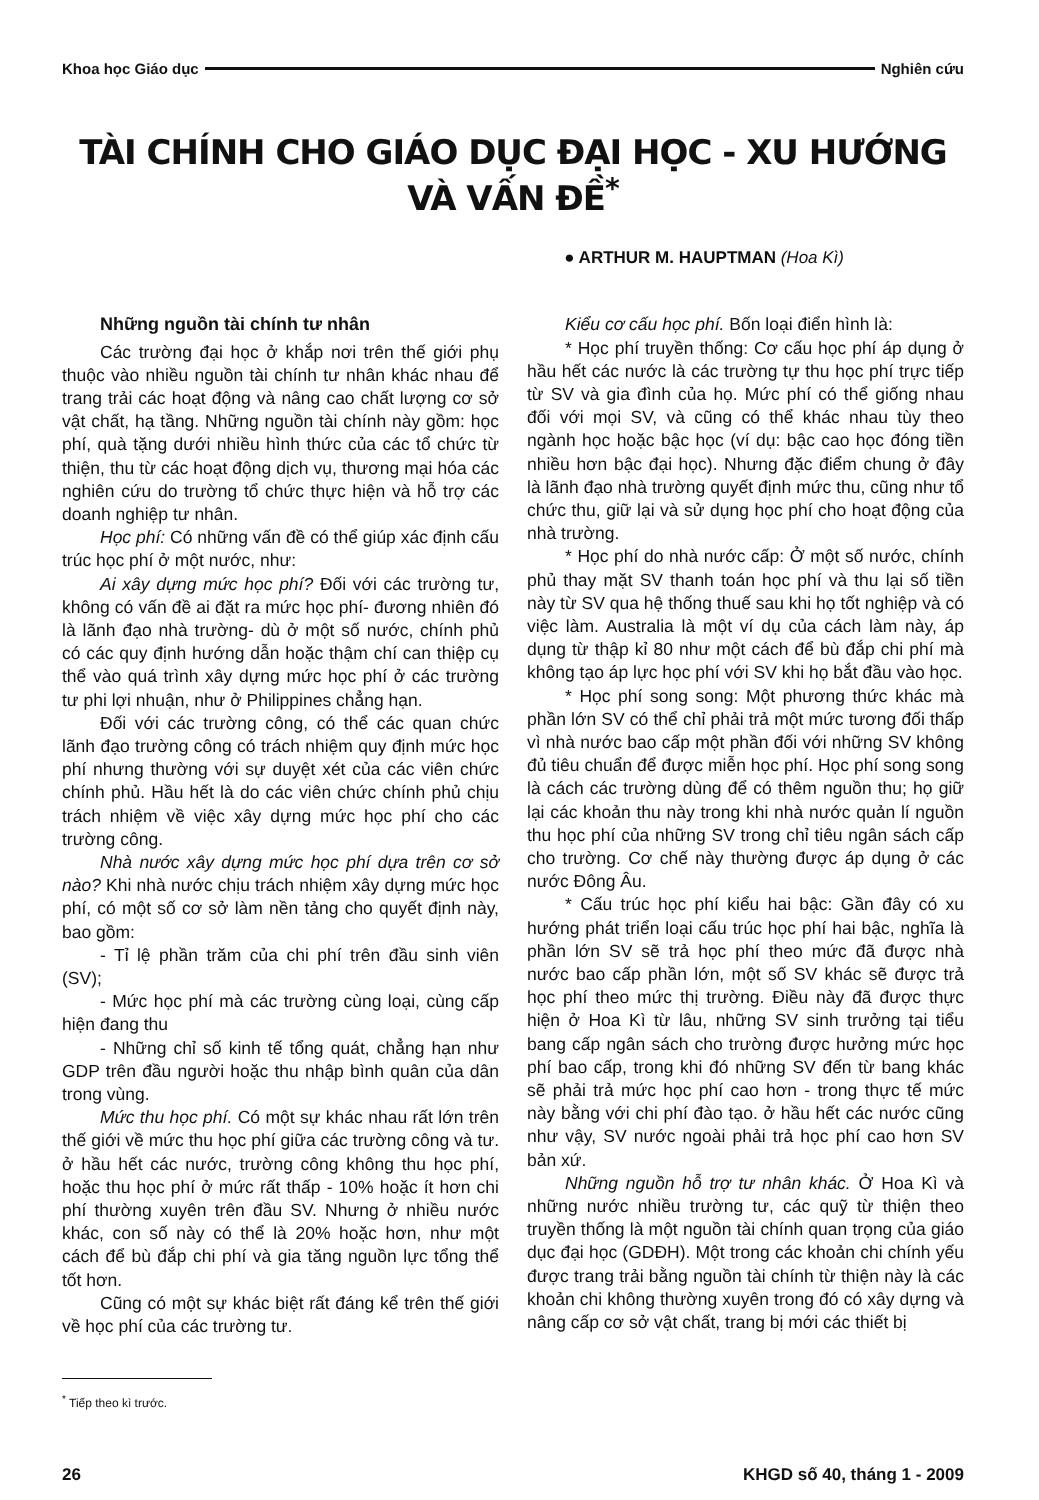Khoa học Giáo dục Nghiên cứu
TÀI CHÍNH CHO GIÁO DỤC ĐẠI HỌC - XU HƯỚNG VÀ VẤN ĐỀ<sup>*</sup>
● ARTHUR M. HAUPTMAN (Hoa Kì)
Những nguồn tài chính tư nhân
Các trường đại học ở khắp nơi trên thế giới phụ thuộc vào nhiều nguồn tài chính tư nhân khác nhau để trang trải các hoạt động và nâng cao chất lượng cơ sở vật chất, hạ tầng. Những nguồn tài chính này gồm: học phí, quà tặng dưới nhiều hình thức của các tổ chức từ thiện, thu từ các hoạt động dịch vụ, thương mại hóa các nghiên cứu do trường tổ chức thực hiện và hỗ trợ các doanh nghiệp tư nhân.
Học phí: Có những vấn đề có thể giúp xác định cấu trúc học phí ở một nước, như:
Ai xây dựng mức học phí? Đối với các trường tư, không có vấn đề ai đặt ra mức học phí- đương nhiên đó là lãnh đạo nhà trường- dù ở một số nước, chính phủ có các quy định hướng dẫn hoặc thậm chí can thiệp cụ thể vào quá trình xây dựng mức học phí ở các trường tư phi lợi nhuận, như ở Philippines chẳng hạn.
Đối với các trường công, có thể các quan chức lãnh đạo trường công có trách nhiệm quy định mức học phí nhưng thường với sự duyệt xét của các viên chức chính phủ. Hầu hết là do các viên chức chính phủ chịu trách nhiệm về việc xây dựng mức học phí cho các trường công.
Nhà nước xây dựng mức học phí dựa trên cơ sở nào? Khi nhà nước chịu trách nhiệm xây dựng mức học phí, có một số cơ sở làm nền tảng cho quyết định này, bao gồm:
- Tỉ lệ phần trăm của chi phí trên đầu sinh viên (SV);
- Mức học phí mà các trường cùng loại, cùng cấp hiện đang thu
- Những chỉ số kinh tế tổng quát, chẳng hạn như GDP trên đầu người hoặc thu nhập bình quân của dân trong vùng.
Mức thu học phí. Có một sự khác nhau rất lớn trên thế giới về mức thu học phí giữa các trường công và tư. ở hầu hết các nước, trường công không thu học phí, hoặc thu học phí ở mức rất thấp - 10% hoặc ít hơn chi phí thường xuyên trên đầu SV. Nhưng ở nhiều nước khác, con số này có thể là 20% hoặc hơn, như một cách để bù đắp chi phí và gia tăng nguồn lực tổng thể tốt hơn.
Cũng có một sự khác biệt rất đáng kể trên thế giới về học phí của các trường tư.
<sup>*</sup> Tiếp theo kì trước.
Kiểu cơ cấu học phí. Bốn loại điển hình là:
* Học phí truyền thống: Cơ cấu học phí áp dụng ở hầu hết các nước là các trường tự thu học phí trực tiếp từ SV và gia đình của họ. Mức phí có thể giống nhau đối với mọi SV, và cũng có thể khác nhau tùy theo ngành học hoặc bậc học (ví dụ: bậc cao học đóng tiền nhiều hơn bậc đại học). Nhưng đặc điểm chung ở đây là lãnh đạo nhà trường quyết định mức thu, cũng như tổ chức thu, giữ lại và sử dụng học phí cho hoạt động của nhà trường.
* Học phí do nhà nước cấp: Ở một số nước, chính phủ thay mặt SV thanh toán học phí và thu lại số tiền này từ SV qua hệ thống thuế sau khi họ tốt nghiệp và có việc làm. Australia là một ví dụ của cách làm này, áp dụng từ thập kỉ 80 như một cách để bù đắp chi phí mà không tạo áp lực học phí với SV khi họ bắt đầu vào học.
* Học phí song song: Một phương thức khác mà phần lớn SV có thể chỉ phải trả một mức tương đối thấp vì nhà nước bao cấp một phần đối với những SV không đủ tiêu chuẩn để được miễn học phí. Học phí song song là cách các trường dùng để có thêm nguồn thu; họ giữ lại các khoản thu này trong khi nhà nước quản lí nguồn thu học phí của những SV trong chỉ tiêu ngân sách cấp cho trường. Cơ chế này thường được áp dụng ở các nước Đông Âu.
* Cấu trúc học phí kiểu hai bậc: Gần đây có xu hướng phát triển loại cấu trúc học phí hai bậc, nghĩa là phần lớn SV sẽ trả học phí theo mức đã được nhà nước bao cấp phần lớn, một số SV khác sẽ được trả học phí theo mức thị trường. Điều này đã được thực hiện ở Hoa Kì từ lâu, những SV sinh trưởng tại tiểu bang cấp ngân sách cho trường được hưởng mức học phí bao cấp, trong khi đó những SV đến từ bang khác sẽ phải trả mức học phí cao hơn - trong thực tế mức này bằng với chi phí đào tạo. ở hầu hết các nước cũng như vậy, SV nước ngoài phải trả học phí cao hơn SV bản xứ.
Những nguồn hỗ trợ tư nhân khác. Ở Hoa Kì và những nước nhiều trường tư, các quỹ từ thiện theo truyền thống là một nguồn tài chính quan trọng của giáo dục đại học (GDĐH). Một trong các khoản chi chính yếu được trang trải bằng nguồn tài chính từ thiện này là các khoản chi không thường xuyên trong đó có xây dựng và nâng cấp cơ sở vật chất, trang bị mới các thiết bị
26 KHGD số 40, tháng 1 - 2009